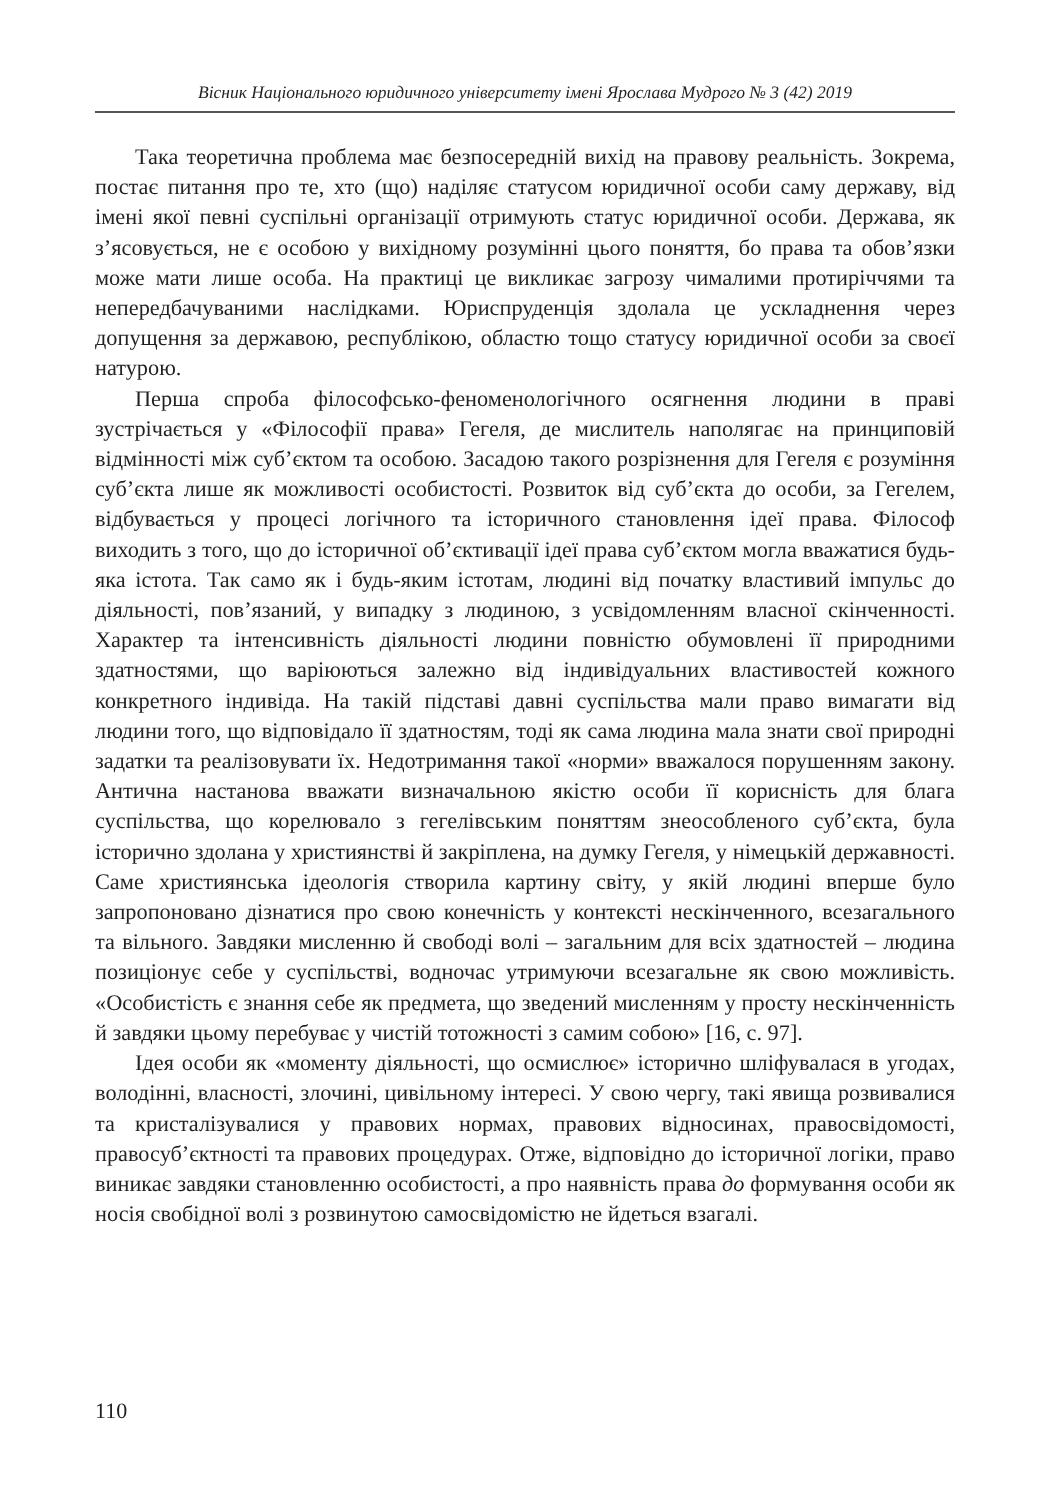Вісник Національного юридичного університету імені Ярослава Мудрого № 3 (42) 2019
Така теоретична проблема має безпосередній вихід на правову реальність. Зокрема, постає питання про те, хто (що) наділяє статусом юридичної особи саму державу, від імені якої певні суспільні організації отримують статус юридичної особи. Держава, як з’ясовується, не є особою у вихідному розумінні цього поняття, бо права та обов’язки може мати лише особа. На практиці це викликає загрозу чималими протиріччями та непередбачуваними наслідками. Юриспруденція здолала це ускладнення через допущення за державою, республікою, областю тощо статусу юридичної особи за своєї натурою.
Перша спроба філософсько-феноменологічного осягнення людини в праві зустрічається у «Філософії права» Гегеля, де мислитель наполягає на принциповій відмінності між суб’єктом та особою. Засадою такого розрізнення для Гегеля є розуміння суб’єкта лише як можливості особистості. Розвиток від суб’єкта до особи, за Гегелем, відбувається у процесі логічного та історичного становлення ідеї права. Філософ виходить з того, що до історичної об’єктивації ідеї права суб’єктом могла вважатися будь-яка істота. Так само як і будь-яким істотам, людині від початку властивий імпульс до діяльності, пов’язаний, у випадку з людиною, з усвідомленням власної скінченності. Характер та інтенсивність діяльності людини повністю обумовлені її природними здатностями, що варіюються залежно від індивідуальних властивостей кожного конкретного індивіда. На такій підставі давні суспільства мали право вимагати від людини того, що відповідало її здатностям, тоді як сама людина мала знати свої природні задатки та реалізовувати їх. Недотримання такої «норми» вважалося порушенням закону. Антична настанова вважати визначальною якістю особи її корисність для блага суспільства, що корелювало з гегелівським поняттям знеособленого суб’єкта, була історично здолана у християнстві й закріплена, на думку Гегеля, у німецькій державності. Саме християнська ідеологія створила картину світу, у якій людині вперше було запропоновано дізнатися про свою конечність у контексті нескінченного, всезагального та вільного. Завдяки мисленню й свободі волі – загальним для всіх здатностей – людина позиціонує себе у суспільстві, водночас утримуючи всезагальне як свою можливість. «Особистість є знання себе як предмета, що зведений мисленням у просту нескінченність й завдяки цьому перебуває у чистій тотожності з самим собою» [16, с. 97].
Ідея особи як «моменту діяльності, що осмислює» історично шліфувалася в угодах, володінні, власності, злочині, цивільному інтересі. У свою чергу, такі явища розвивалися та кристалізувалися у правових нормах, правових відносинах, правосвідомості, правосуб’єктності та правових процедурах. Отже, відповідно до історичної логіки, право виникає завдяки становленню особистості, а про наявність права до формування особи як носія свобідної волі з розвинутою самосвідомістю не йдеться взагалі.
110